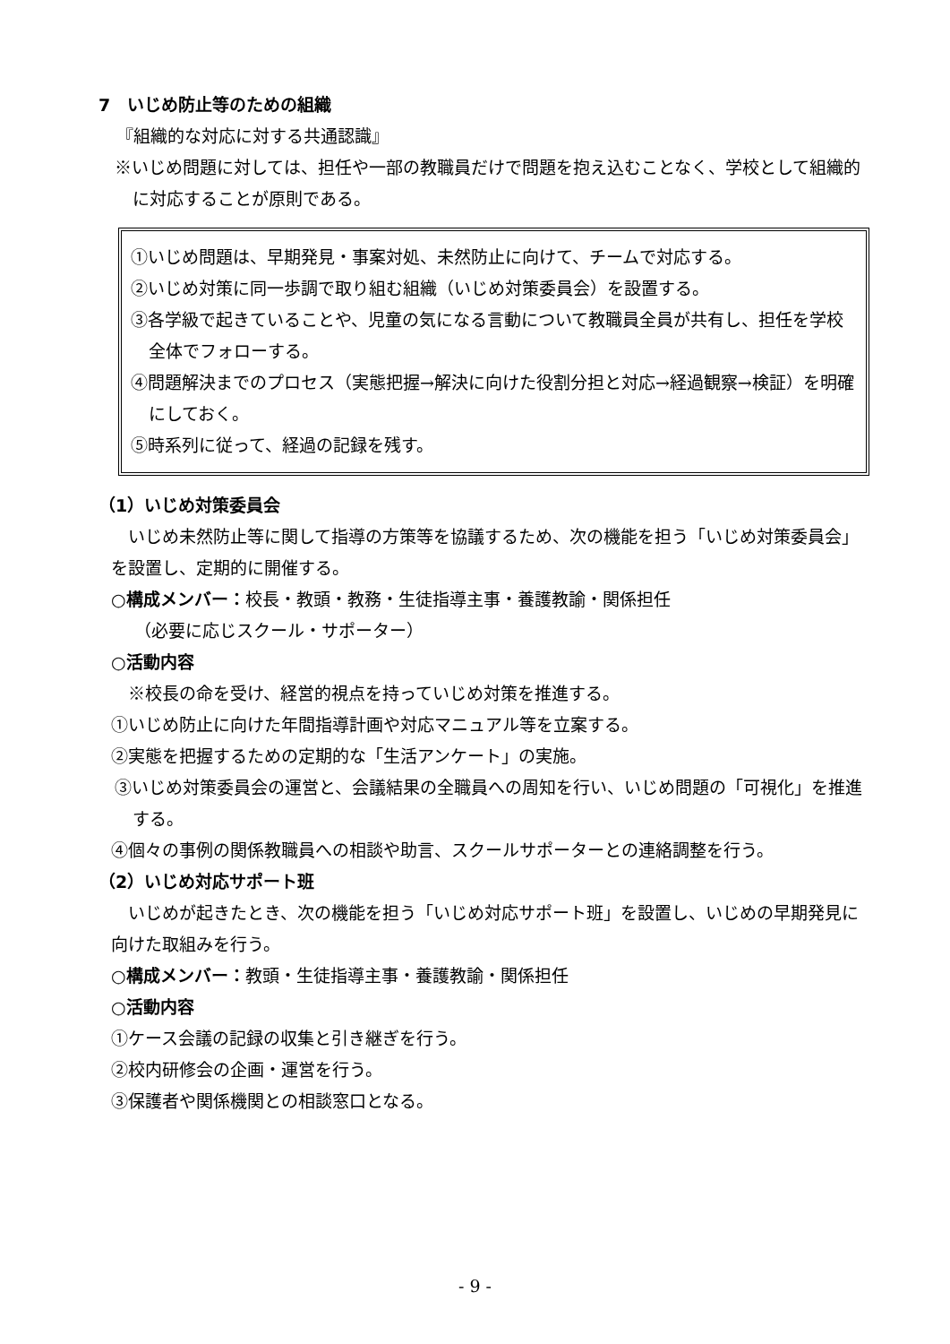7　いじめ防止等のための組織
『組織的な対応に対する共通認識』
※いじめ問題に対しては、担任や一部の教職員だけで問題を抱え込むことなく、学校として組織的に対応することが原則である。
①いじめ問題は、早期発見・事案対処、未然防止に向けて、チームで対応する。
②いじめ対策に同一歩調で取り組む組織（いじめ対策委員会）を設置する。
③各学級で起きていることや、児童の気になる言動について教職員全員が共有し、担任を学校全体でフォローする。
④問題解決までのプロセス（実態把握→解決に向けた役割分担と対応→経過観察→検証）を明確にしておく。
⑤時系列に従って、経過の記録を残す。
（1）いじめ対策委員会
　いじめ未然防止等に関して指導の方策等を協議するため、次の機能を担う「いじめ対策委員会」を設置し、定期的に開催する。
○構成メンバー：校長・教頭・教務・生徒指導主事・養護教諭・関係担任
（必要に応じスクール・サポーター）
○活動内容
　※校長の命を受け、経営的視点を持っていじめ対策を推進する。
①いじめ防止に向けた年間指導計画や対応マニュアル等を立案する。
②実態を把握するための定期的な「生活アンケート」の実施。
③いじめ対策委員会の運営と、会議結果の全職員への周知を行い、いじめ問題の「可視化」を推進する。
④個々の事例の関係教職員への相談や助言、スクールサポーターとの連絡調整を行う。
（2）いじめ対応サポート班
　いじめが起きたとき、次の機能を担う「いじめ対応サポート班」を設置し、いじめの早期発見に向けた取組みを行う。
○構成メンバー：教頭・生徒指導主事・養護教諭・関係担任
○活動内容
①ケース会議の記録の収集と引き継ぎを行う。
②校内研修会の企画・運営を行う。
③保護者や関係機関との相談窓口となる。
- 9 -